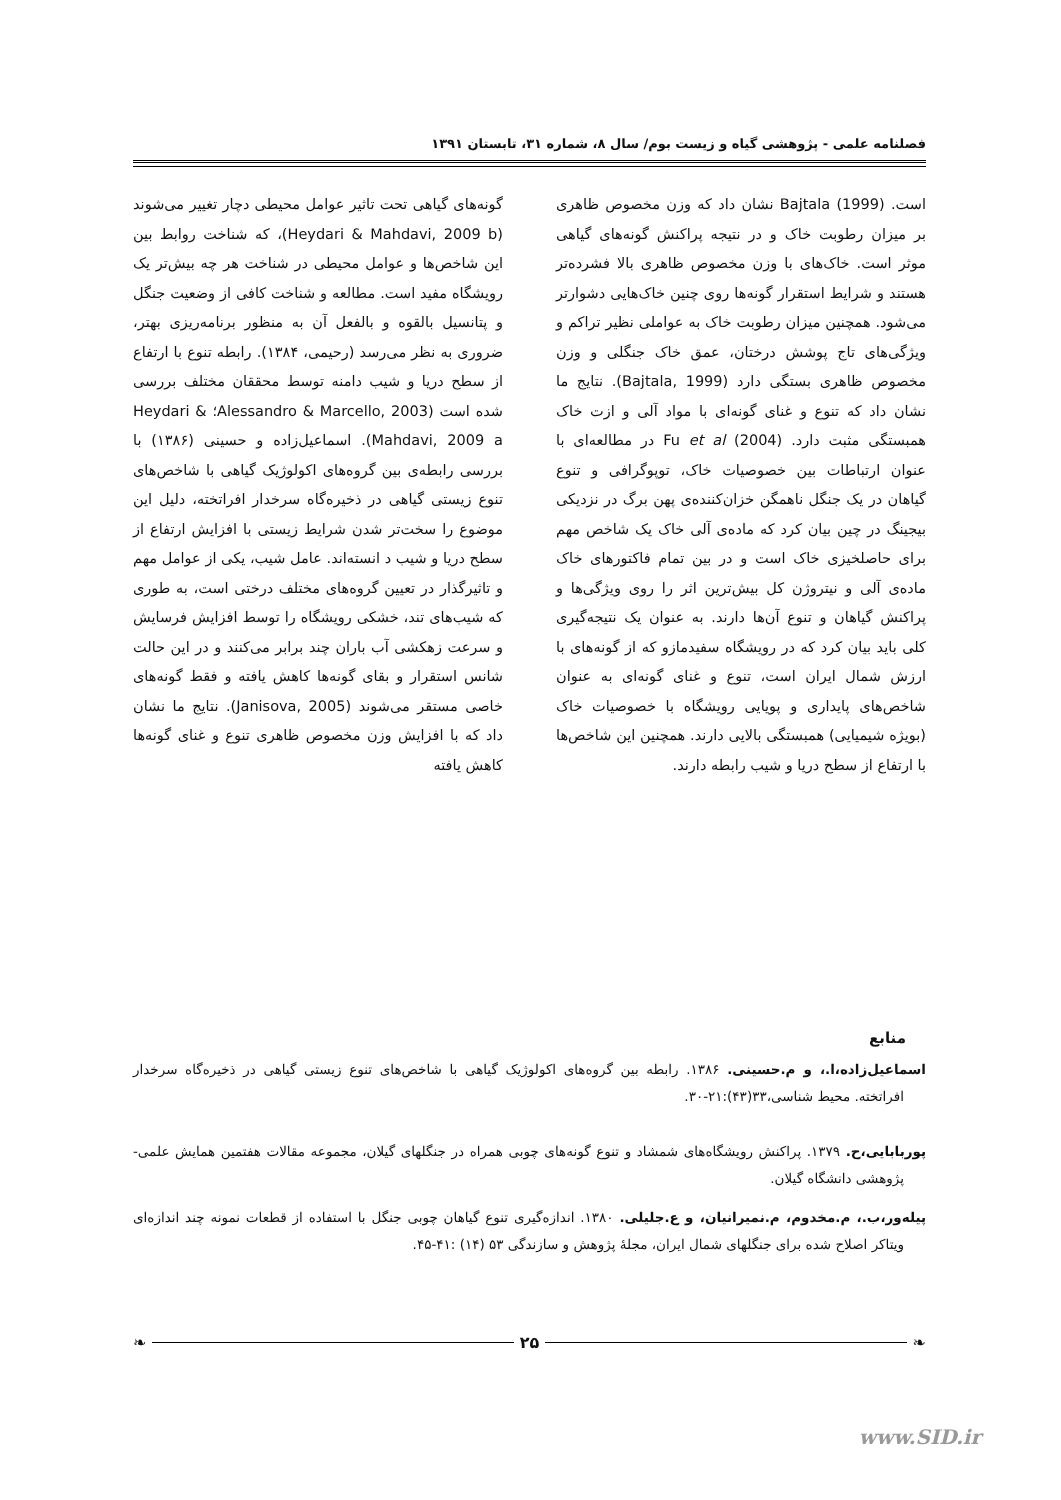فصلنامه علمی - پژوهشی گیاه و زیست بوم/ سال ۸، شماره ۳۱، تابستان ۱۳۹۱
گونه‌های گیاهی تحت تاثیر عوامل محیطی دچار تغییر می‌شوند (Heydari & Mahdavi, 2009 b)، که شناخت روابط بین این شاخص‌ها و عوامل محیطی در شناخت هر چه بیش‌تر یک رویشگاه مفید است. مطالعه و شناخت کافی از وضعیت جنگل و پتانسیل بالقوه و بالفعل آن به منظور برنامه‌ریزی بهتر، ضروری به نظر می‌رسد (رحیمی، ۱۳۸۴). رابطه تنوع با ارتفاع از سطح دریا و شیب دامنه توسط محققان مختلف بررسی شده است (Alessandro & Marcello, 2003؛ Heydari & Mahdavi, 2009 a). اسماعیل‌زاده و حسینی (۱۳۸۶) با بررسی رابطه‌ی بین گروه‌های اکولوژیک گیاهی با شاخص‌های تنوع زیستی گیاهی در ذخیره‌گاه سرخدار افراتخته، دلیل این موضوع را سخت‌تر شدن شرایط زیستی با افزایش ارتفاع از سطح دریا و شیب د انسته‌اند. عامل شیب، یکی از عوامل مهم و تاثیرگذار در تعیین گروه‌های مختلف درختی است، به طوری که شیب‌های تند، خشکی رویشگاه را توسط افزایش فرسایش و سرعت زهکشی آب باران چند برابر می‌کنند و در این حالت شانس استقرار و بقای گونه‌ها کاهش یافته و فقط گونه‌های خاصی مستقر می‌شوند (Janisova, 2005). نتایج ما نشان داد که با افزایش وزن مخصوص ظاهری تنوع و غنای گونه‌ها کاهش یافته
است. Bajtala (1999) نشان داد که وزن مخصوص ظاهری بر میزان رطوبت خاک و در نتیجه پراکنش گونه‌های گیاهی موثر است. خاک‌های با وزن مخصوص ظاهری بالا فشرده‌تر هستند و شرایط استقرار گونه‌ها روی چنین خاک‌هایی دشوارتر می‌شود. همچنین میزان رطوبت خاک به عواملی نظیر تراکم و ویژگی‌های تاج پوشش درختان، عمق خاک جنگلی و وزن مخصوص ظاهری بستگی دارد (Bajtala, 1999). نتایج ما نشان داد که تنوع و غنای گونه‌ای با مواد آلی و ازت خاک همبستگی مثبت دارد. Fu et al (2004) در مطالعه‌ای با عنوان ارتباطات بین خصوصیات خاک، توپوگرافی و تنوع گیاهان در یک جنگل ناهمگن خزان‌کننده‌ی پهن برگ در نزدیکی بیجینگ در چین بیان کرد که ماده‌ی آلی خاک یک شاخص مهم برای حاصلخیزی خاک است و در بین تمام فاکتورهای خاک ماده‌ی آلی و نیتروژن کل بیش‌ترین اثر را روی ویژگی‌ها و پراکنش گیاهان و تنوع آن‌ها دارند. به عنوان یک نتیجه‌گیری کلی باید بیان کرد که در رویشگاه سفیدمازو که از گونه‌های با ارزش شمال ایران است، تنوع و غنای گونه‌ای به عنوان شاخص‌های پایداری و پویایی رویشگاه با خصوصیات خاک (بویژه شیمیایی) همبستگی بالایی دارند. همچنین این شاخص‌ها با ارتفاع از سطح دریا و شیب رابطه دارند.
منابع
اسماعیل‌زاده،ا.، و م.حسینی. ۱۳۸۶. رابطه بین گروه‌های اکولوژیک گیاهی با شاخص‌های تنوع زیستی گیاهی در ذخیره‌گاه سرخدار افراتخته. محیط شناسی،۳۳(۴۳):۲۱-۳۰.
پوربابایی،ح. ۱۳۷۹. پراکنش رویشگاه‌های شمشاد و تنوع گونه‌های چوبی همراه در جنگلهای گیلان، مجموعه مقالات هفتمین همایش علمی- پژوهشی دانشگاه گیلان.
پیله‌ور،ب.، م.مخدوم، م.نمیرانیان، و ع.جلیلی. ۱۳۸۰. اندازه‌گیری تنوع گیاهان چوبی جنگل با استفاده از قطعات نمونه چند اندازه‌ای ویتاکر اصلاح شده برای جنگلهای شمال ایران، مجلهٔ پژوهش و سازندگی ۵۳ (۱۴) :۴۱-۴۵.
❧ ۲۵ ❧
www.SID.ir